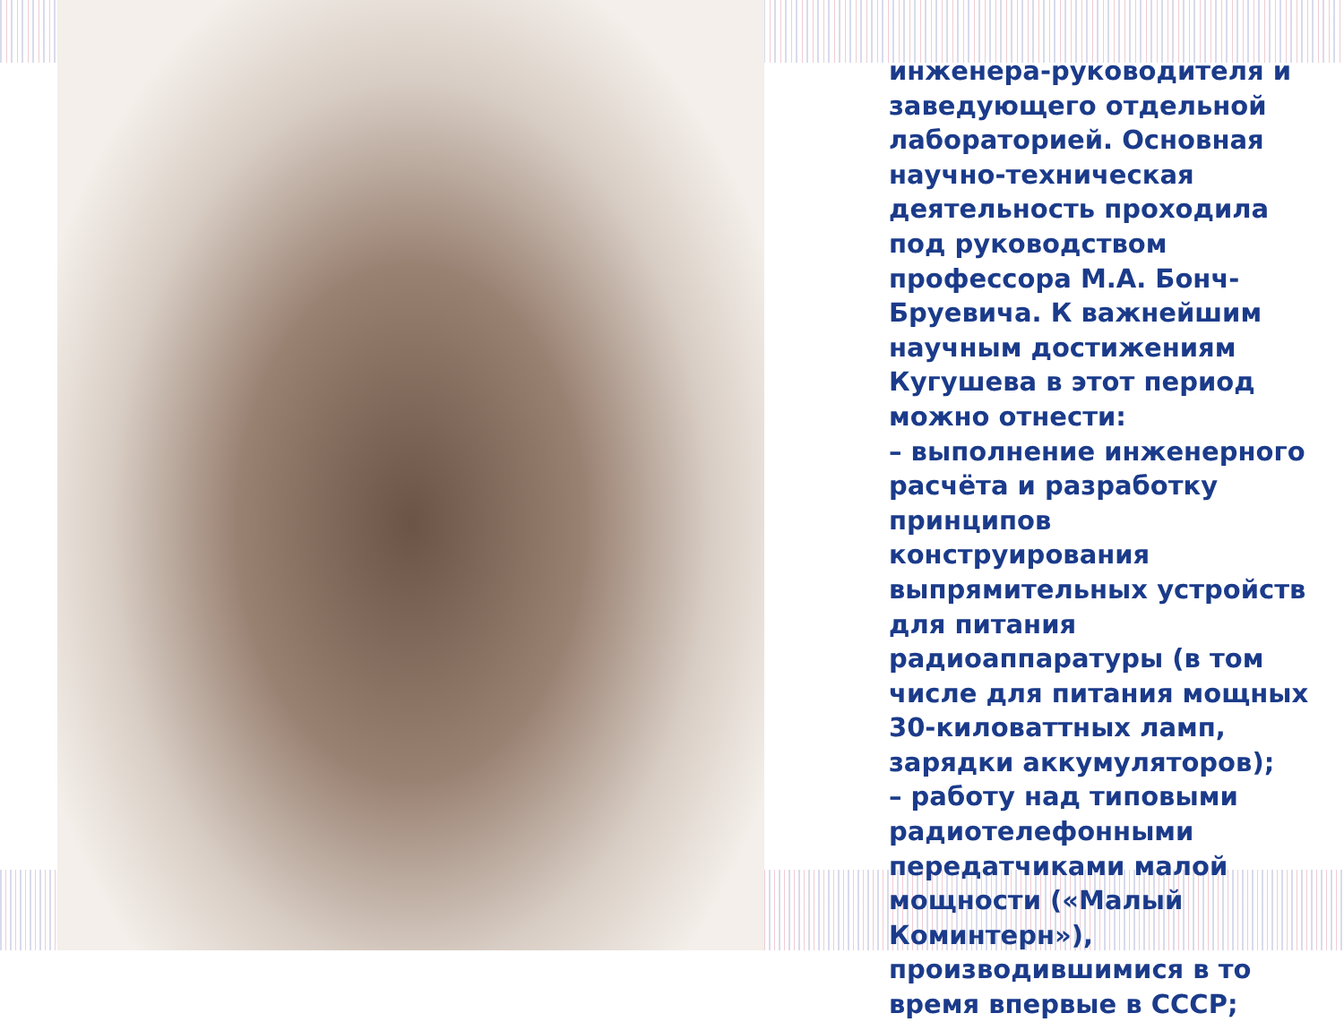инженера-руководителя и заведующего отдельной лабораторией. Основная научно-техническая деятельность проходила под руководством профессора М.А. Бонч-Бруевича. К важнейшим научным достижениям Кугушева в этот период можно отнести:
– выполнение инженерного расчёта и разработку принципов конструирования выпрямительных устройств для питания радиоаппаратуры (в том числе для питания мощных 30-киловаттных ламп, зарядки аккумуляторов);
– работу над типовыми радиотелефонными передатчиками малой мощности («Малый Коминтерн»), производившимися в то время впервые в СССР;